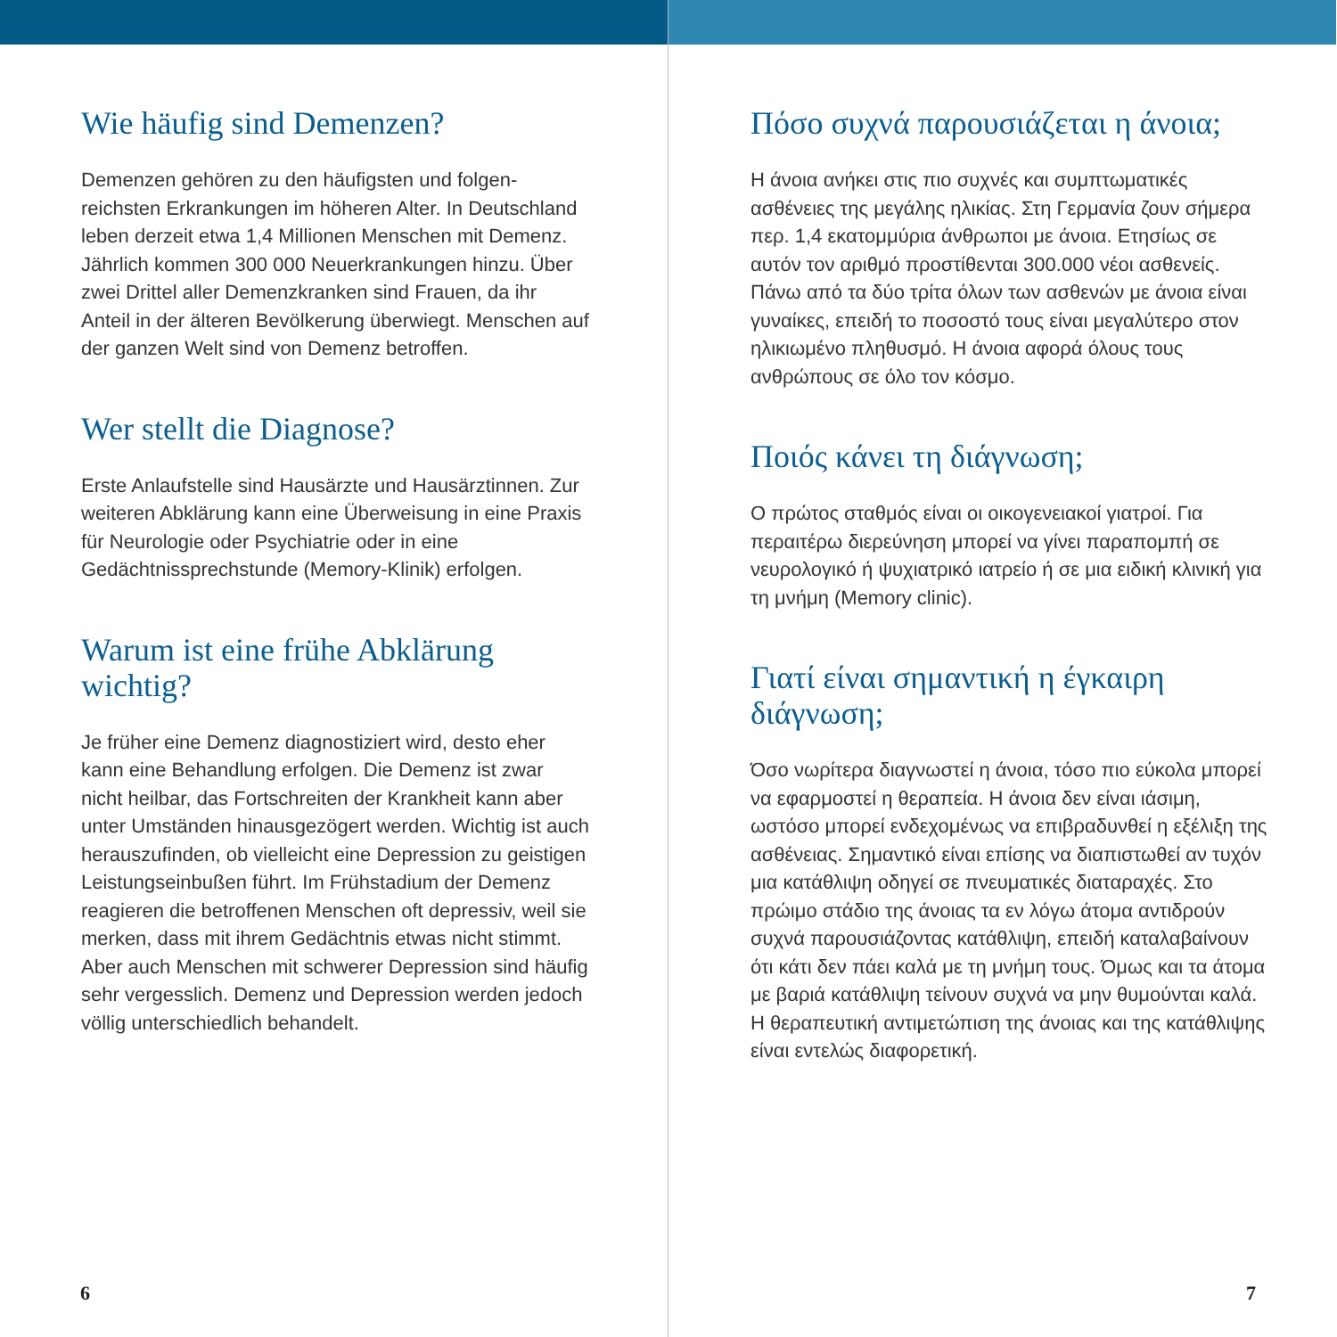Wie häufig sind Demenzen?
Demenzen gehören zu den häufigsten und folgen­reichsten Erkrankungen im höheren Alter. In Deutsch­land leben derzeit etwa 1,4 Millionen Menschen mit Demenz. Jährlich kommen 300 000 Neuerkrankun­gen hinzu. Über zwei Drittel aller Demenzkranken sind Frauen, da ihr Anteil in der älteren Bevölkerung überwiegt. Menschen auf der ganzen Welt sind von Demenz betroffen.
Wer stellt die Diagnose?
Erste Anlaufstelle sind Hausärzte und Hausärztinnen. Zur weiteren Abklärung kann eine Überweisung in eine Praxis für Neurologie oder Psychiatrie oder in eine Gedächtnissprechstunde (Memory-Klinik) erfolgen.
Warum ist eine frühe Abklärung wichtig?
Je früher eine Demenz diagnostiziert wird, desto eher kann eine Behandlung erfolgen. Die Demenz ist zwar nicht heilbar, das Fortschreiten der Krankheit kann aber unter Umständen hinausgezögert werden. Wichtig ist auch herauszufinden, ob vielleicht eine Depression zu geistigen Leistungseinbußen führt. Im Frühstadium der Demenz reagieren die betroffenen Menschen oft depressiv, weil sie merken, dass mit ihrem Gedächtnis etwas nicht stimmt. Aber auch Menschen mit schwerer Depression sind häufig sehr vergesslich. Demenz und Depression werden jedoch völlig unterschiedlich behandelt.
6
Πόσο συχνά παρουσιάζεται η άνοια;
Η άνοια ανήκει στις πιο συχνές και συμπτωματικές ασθένειες της μεγάλης ηλικίας. Στη Γερμανία ζουν σήμερα περ. 1,4 εκατομμύρια άνθρωποι με άνοια. Ετησίως σε αυτόν τον αριθμό προστίθενται 300.000 νέοι ασθενείς. Πάνω από τα δύο τρίτα όλων των ασθενών με άνοια είναι γυναίκες, επειδή το ποσοστό τους είναι μεγαλύτερο στον ηλικιωμένο πληθυσμό. Η άνοια αφορά όλους τους ανθρώπους σε όλο τον κόσμο.
Ποιός κάνει τη διάγνωση;
Ο πρώτος σταθμός είναι οι οικογενειακοί γιατροί. Για περαιτέρω διερεύνηση μπορεί να γίνει παραπομπή σε νευρολογικό ή ψυχιατρικό ιατρείο ή σε μια ειδική κλινική για τη μνήμη (Memory clinic).
Γιατί είναι σημαντική η έγκαιρη διάγνωση;
Όσο νωρίτερα διαγνωστεί η άνοια, τόσο πιο εύκολα μπορεί να εφαρμοστεί η θεραπεία. Η άνοια δεν είναι ιάσιμη, ωστόσο μπορεί ενδεχομένως να επιβραδυνθεί η εξέλιξη της ασθένειας. Σημαντικό είναι επίσης να διαπιστωθεί αν τυχόν μια κατάθλιψη οδηγεί σε πνευματικές διαταραχές. Στο πρώιμο στάδιο της άνοιας τα εν λόγω άτομα αντιδρούν συχνά παρουσιάζοντας κατάθλιψη, επειδή καταλαβαίνουν ότι κάτι δεν πάει καλά με τη μνήμη τους. Όμως και τα άτομα με βαριά κατάθλιψη τείνουν συχνά να μην θυμούνται καλά. Η θεραπευτική αντιμετώπιση της άνοιας και της κατάθλιψης είναι εντελώς διαφορετική.
7